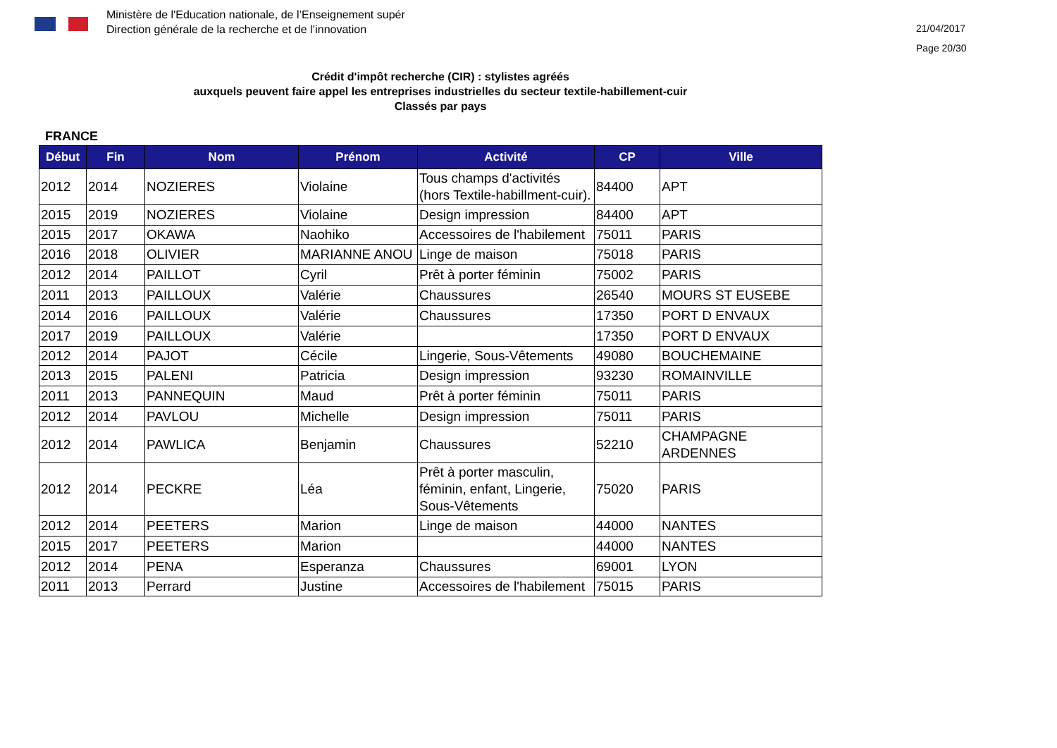Ministère de l'Education nationale, de l’Enseignement supér
Direction générale de la recherche et de l’innovation
21/04/2017
Page 20/30
Crédit d'impôt recherche (CIR) : stylistes agréés
auxquels peuvent faire appel les entreprises industrielles du secteur textile-habillement-cuir
Classés par pays
FRANCE
| Début | Fin | Nom | Prénom | Activité | CP | Ville |
| --- | --- | --- | --- | --- | --- | --- |
| 2012 | 2014 | NOZIERES | Violaine | Tous champs d'activités (hors Textile-habillment-cuir). | 84400 | APT |
| 2015 | 2019 | NOZIERES | Violaine | Design impression | 84400 | APT |
| 2015 | 2017 | OKAWA | Naohiko | Accessoires de l'habilement | 75011 | PARIS |
| 2016 | 2018 | OLIVIER | MARIANNE ANOU | Linge de maison | 75018 | PARIS |
| 2012 | 2014 | PAILLOT | Cyril | Prêt à porter féminin | 75002 | PARIS |
| 2011 | 2013 | PAILLOUX | Valérie | Chaussures | 26540 | MOURS ST EUSEBE |
| 2014 | 2016 | PAILLOUX | Valérie | Chaussures | 17350 | PORT D ENVAUX |
| 2017 | 2019 | PAILLOUX | Valérie | | 17350 | PORT D ENVAUX |
| 2012 | 2014 | PAJOT | Cécile | Lingerie, Sous-Vêtements | 49080 | BOUCHEMAINE |
| 2013 | 2015 | PALENI | Patricia | Design impression | 93230 | ROMAINVILLE |
| 2011 | 2013 | PANNEQUIN | Maud | Prêt à porter féminin | 75011 | PARIS |
| 2012 | 2014 | PAVLOU | Michelle | Design impression | 75011 | PARIS |
| 2012 | 2014 | PAWLICA | Benjamin | Chaussures | 52210 | CHAMPAGNE ARDENNES |
| 2012 | 2014 | PECKRE | Léa | Prêt à porter masculin, féminin, enfant, Lingerie, Sous-Vêtements | 75020 | PARIS |
| 2012 | 2014 | PEETERS | Marion | Linge de maison | 44000 | NANTES |
| 2015 | 2017 | PEETERS | Marion | | 44000 | NANTES |
| 2012 | 2014 | PENA | Esperanza | Chaussures | 69001 | LYON |
| 2011 | 2013 | Perrard | Justine | Accessoires de l'habilement | 75015 | PARIS |